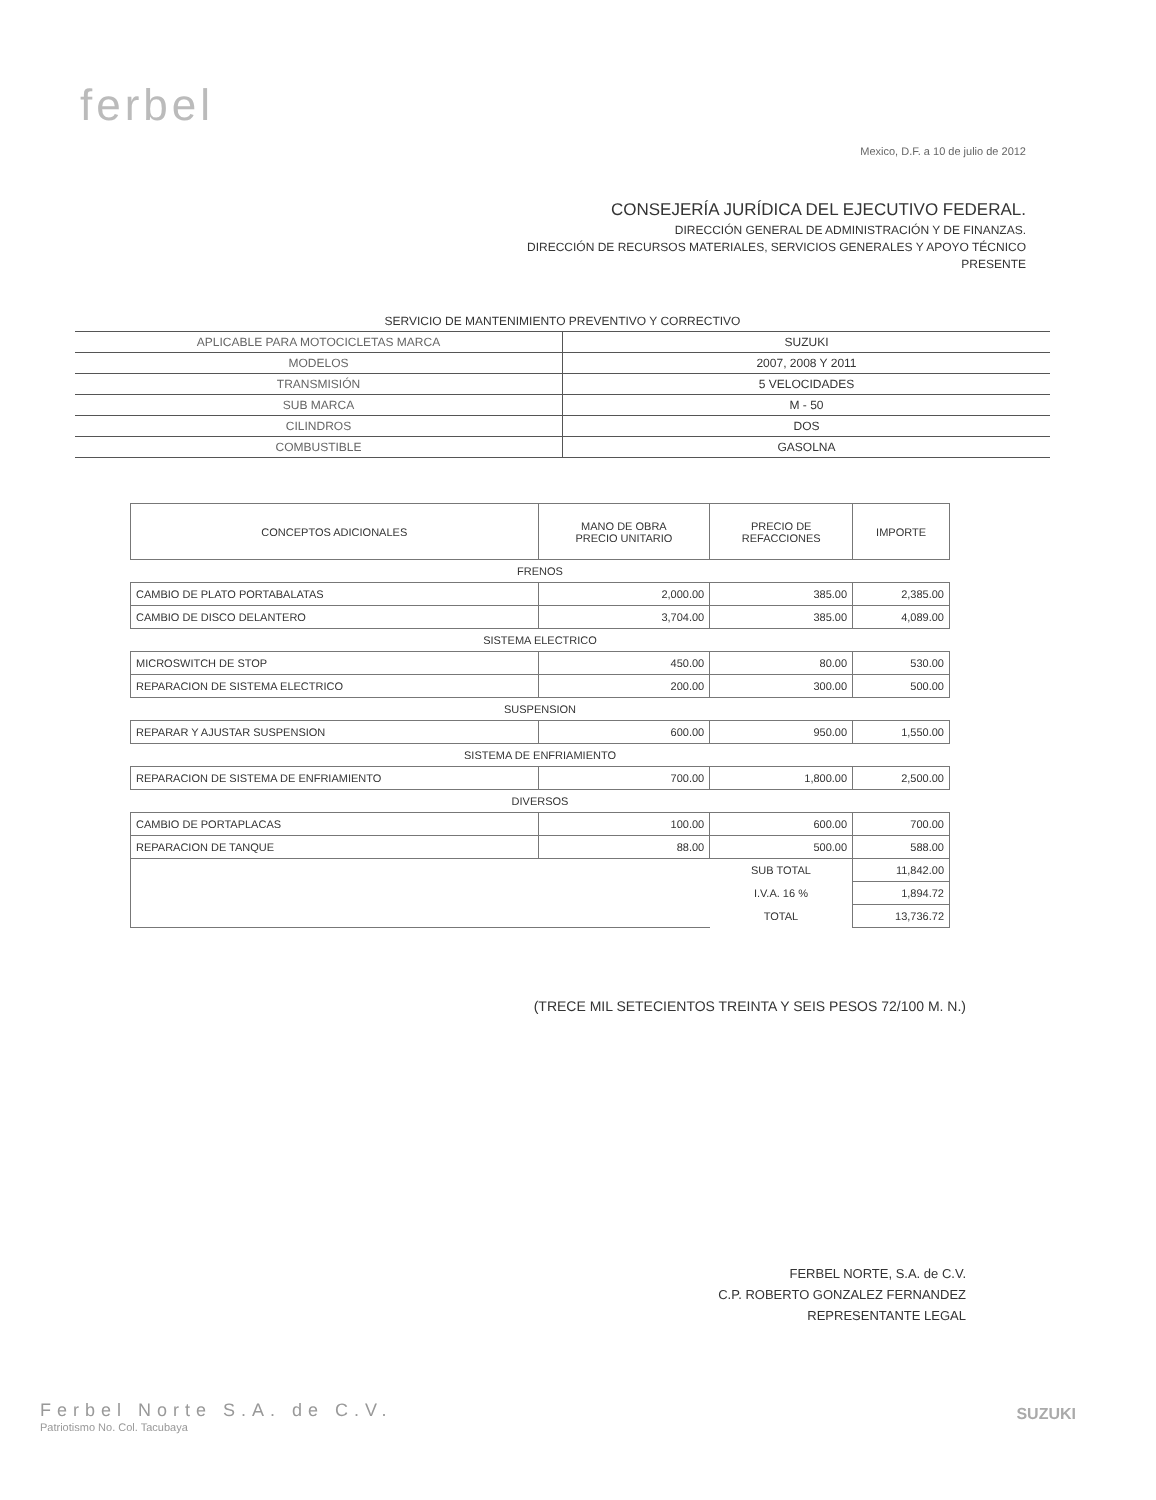ferbel
Mexico, D.F. a 10 de julio de 2012
CONSEJERÍA JURÍDICA DEL EJECUTIVO FEDERAL.
DIRECCIÓN GENERAL DE ADMINISTRACIÓN Y DE FINANZAS.
DIRECCIÓN DE RECURSOS MATERIALES, SERVICIOS GENERALES Y APOYO TÉCNICO
PRESENTE
| SERVICIO DE MANTENIMIENTO PREVENTIVO Y CORRECTIVO | |
| APLICABLE PARA MOTOCICLETAS MARCA | SUZUKI |
| MODELOS | 2007, 2008 Y 2011 |
| TRANSMISIÓN | 5 VELOCIDADES |
| SUB MARCA | M - 50 |
| CILINDROS | DOS |
| COMBUSTIBLE | GASOLNA |
| CONCEPTOS ADICIONALES | MANO DE OBRA PRECIO UNITARIO | PRECIO DE REFACCIONES | IMPORTE |
| --- | --- | --- | --- |
| FRENOS | | | |
| CAMBIO DE PLATO PORTABALATAS | 2,000.00 | 385.00 | 2,385.00 |
| CAMBIO DE DISCO DELANTERO | 3,704.00 | 385.00 | 4,089.00 |
| SISTEMA ELECTRICO | | | |
| MICROSWITCH DE STOP | 450.00 | 80.00 | 530.00 |
| REPARACION DE SISTEMA ELECTRICO | 200.00 | 300.00 | 500.00 |
| SUSPENSION | | | |
| REPARAR Y AJUSTAR SUSPENSION | 600.00 | 950.00 | 1,550.00 |
| SISTEMA DE ENFRIAMIENTO | | | |
| REPARACION DE SISTEMA DE ENFRIAMIENTO | 700.00 | 1,800.00 | 2,500.00 |
| DIVERSOS | | | |
| CAMBIO DE PORTAPLACAS | 100.00 | 600.00 | 700.00 |
| REPARACION DE TANQUE | 88.00 | 500.00 | 588.00 |
| | | SUB TOTAL | 11,842.00 |
| | | I.V.A. 16 % | 1,894.72 |
| | | TOTAL | 13,736.72 |
(TRECE MIL SETECIENTOS TREINTA Y SEIS PESOS 72/100 M. N.)
FERBEL NORTE, S.A. de C.V.
C.P. ROBERTO GONZALEZ FERNANDEZ
REPRESENTANTE LEGAL
Ferbel Norte S.A. de C.V.
Patriotismo No. Col. Tacubaya
SUZUKI